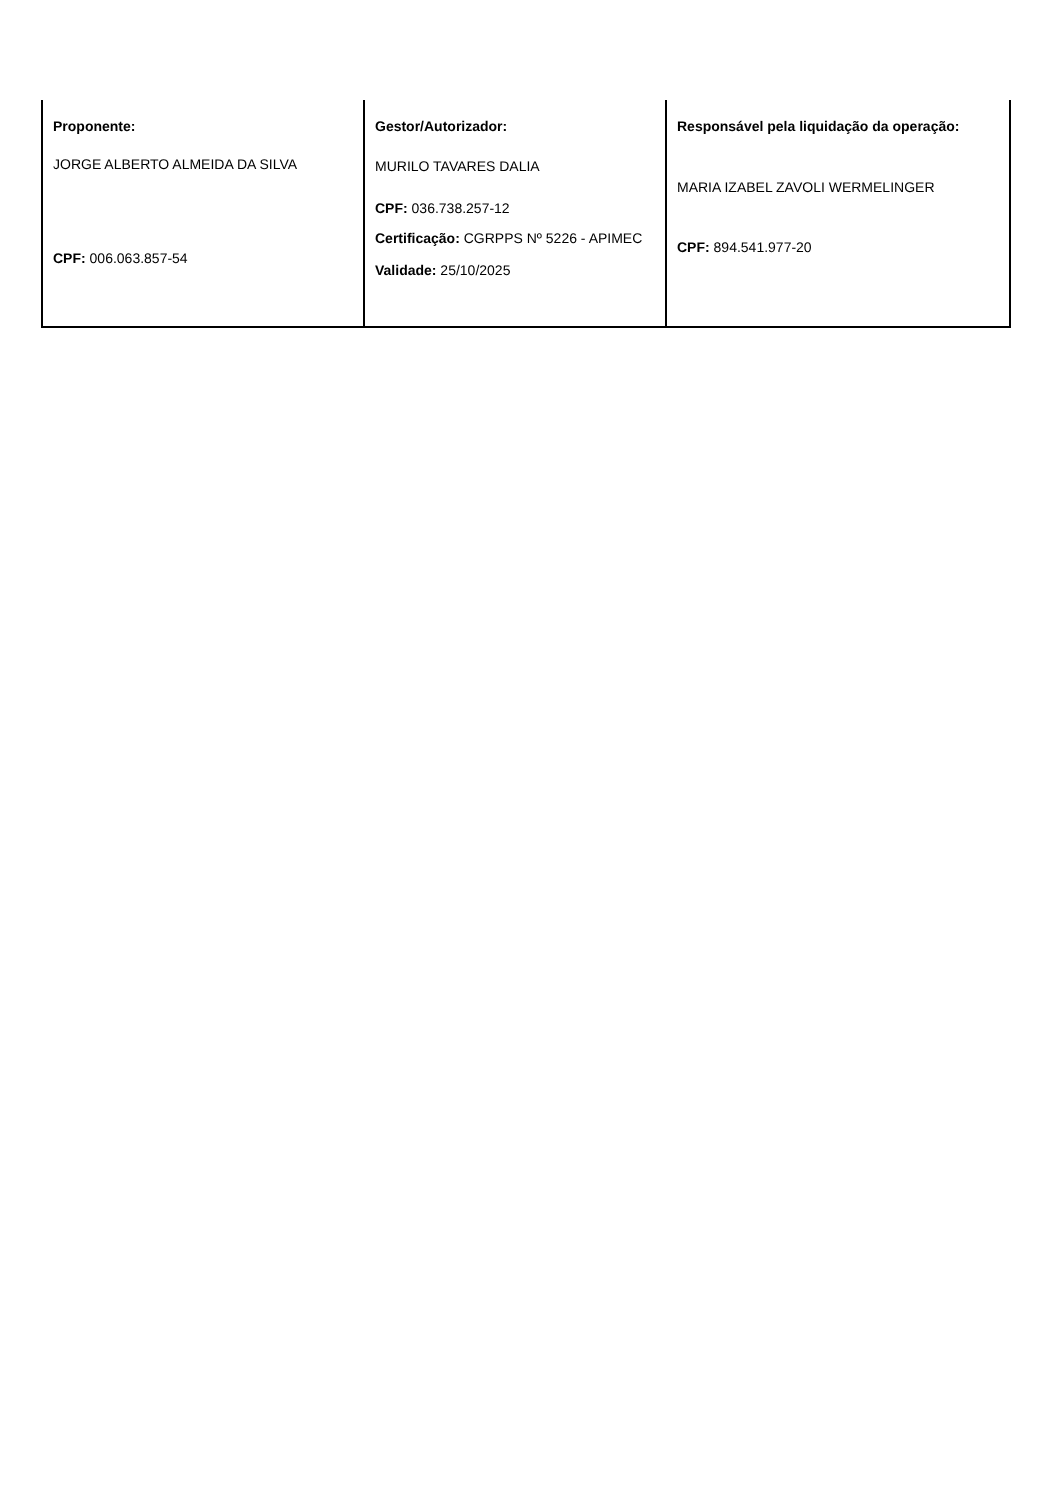| Proponente: JORGE ALBERTO ALMEIDA DA SILVA CPF: 006.063.857-54 | Gestor/Autorizador: MURILO TAVARES DALIA CPF: 036.738.257-12 Certificação: CGRPPS Nº 5226 - APIMEC Validade: 25/10/2025 | Responsável pela liquidação da operação: MARIA IZABEL ZAVOLI WERMELINGER CPF: 894.541.977-20 |